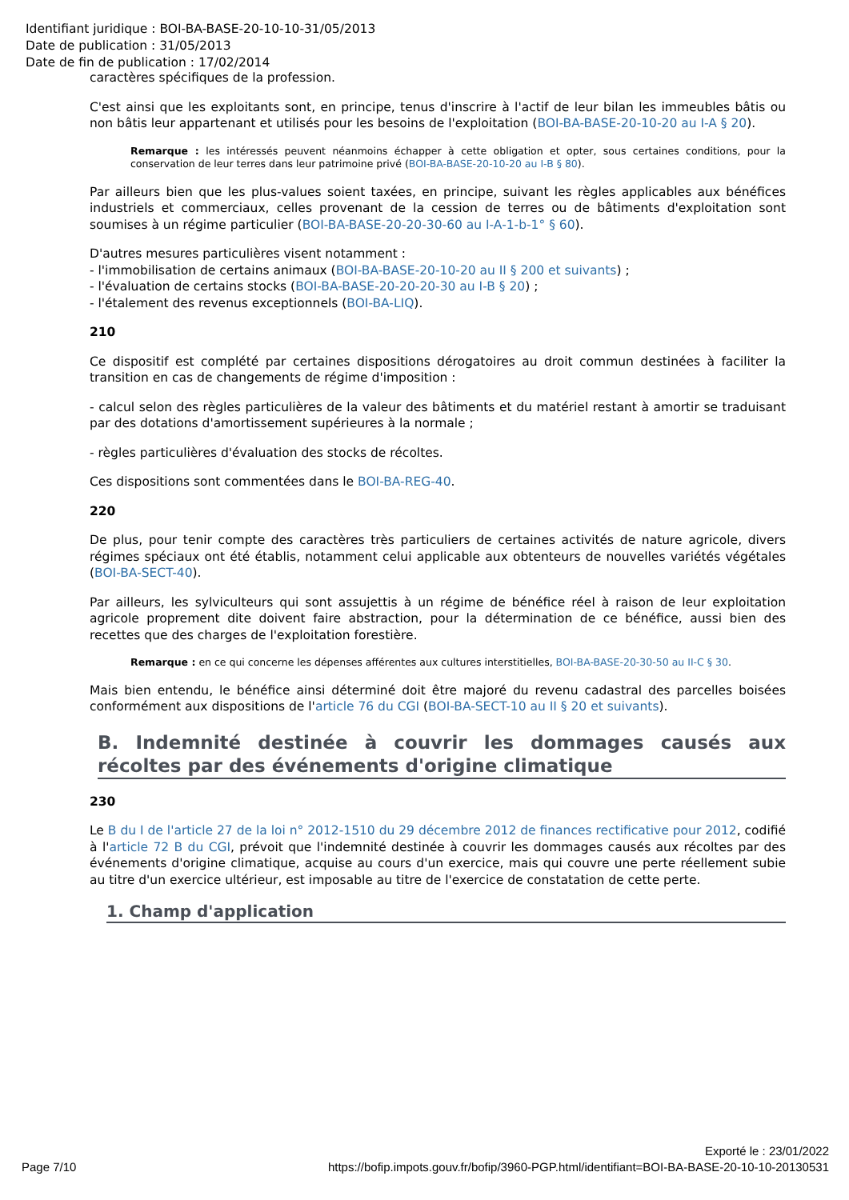Identifiant juridique : BOI-BA-BASE-20-10-10-31/05/2013
Date de publication : 31/05/2013
Date de fin de publication : 17/02/2014
caractères spécifiques de la profession.
C'est ainsi que les exploitants sont, en principe, tenus d'inscrire à l'actif de leur bilan les immeubles bâtis ou non bâtis leur appartenant et utilisés pour les besoins de l'exploitation (BOI-BA-BASE-20-10-20 au I-A § 20).
Remarque : les intéressés peuvent néanmoins échapper à cette obligation et opter, sous certaines conditions, pour la conservation de leur terres dans leur patrimoine privé (BOI-BA-BASE-20-10-20 au I-B § 80).
Par ailleurs bien que les plus-values soient taxées, en principe, suivant les règles applicables aux bénéfices industriels et commerciaux, celles provenant de la cession de terres ou de bâtiments d'exploitation sont soumises à un régime particulier (BOI-BA-BASE-20-20-30-60 au I-A-1-b-1° § 60).
D'autres mesures particulières visent notamment :
- l'immobilisation de certains animaux (BOI-BA-BASE-20-10-20 au II § 200 et suivants) ;
- l'évaluation de certains stocks (BOI-BA-BASE-20-20-20-30 au I-B § 20) ;
- l'étalement des revenus exceptionnels (BOI-BA-LIQ).
210
Ce dispositif est complété par certaines dispositions dérogatoires au droit commun destinées à faciliter la transition en cas de changements de régime d'imposition :
- calcul selon des règles particulières de la valeur des bâtiments et du matériel restant à amortir se traduisant par des dotations d'amortissement supérieures à la normale ;
- règles particulières d'évaluation des stocks de récoltes.
Ces dispositions sont commentées dans le BOI-BA-REG-40.
220
De plus, pour tenir compte des caractères très particuliers de certaines activités de nature agricole, divers régimes spéciaux ont été établis, notamment celui applicable aux obtenteurs de nouvelles variétés végétales (BOI-BA-SECT-40).
Par ailleurs, les sylviculteurs qui sont assujettis à un régime de bénéfice réel à raison de leur exploitation agricole proprement dite doivent faire abstraction, pour la détermination de ce bénéfice, aussi bien des recettes que des charges de l'exploitation forestière.
Remarque : en ce qui concerne les dépenses afférentes aux cultures interstitielles, BOI-BA-BASE-20-30-50 au II-C § 30.
Mais bien entendu, le bénéfice ainsi déterminé doit être majoré du revenu cadastral des parcelles boisées conformément aux dispositions de l'article 76 du CGI (BOI-BA-SECT-10 au II § 20 et suivants).
B. Indemnité destinée à couvrir les dommages causés aux récoltes par des événements d'origine climatique
230
Le B du I de l'article 27 de la loi n° 2012-1510 du 29 décembre 2012 de finances rectificative pour 2012, codifié à l'article 72 B du CGI, prévoit que l'indemnité destinée à couvrir les dommages causés aux récoltes par des événements d'origine climatique, acquise au cours d'un exercice, mais qui couvre une perte réellement subie au titre d'un exercice ultérieur, est imposable au titre de l'exercice de constatation de cette perte.
1. Champ d'application
Exporté le : 23/01/2022
Page 7/10
https://bofip.impots.gouv.fr/bofip/3960-PGP.html/identifiant=BOI-BA-BASE-20-10-10-20130531